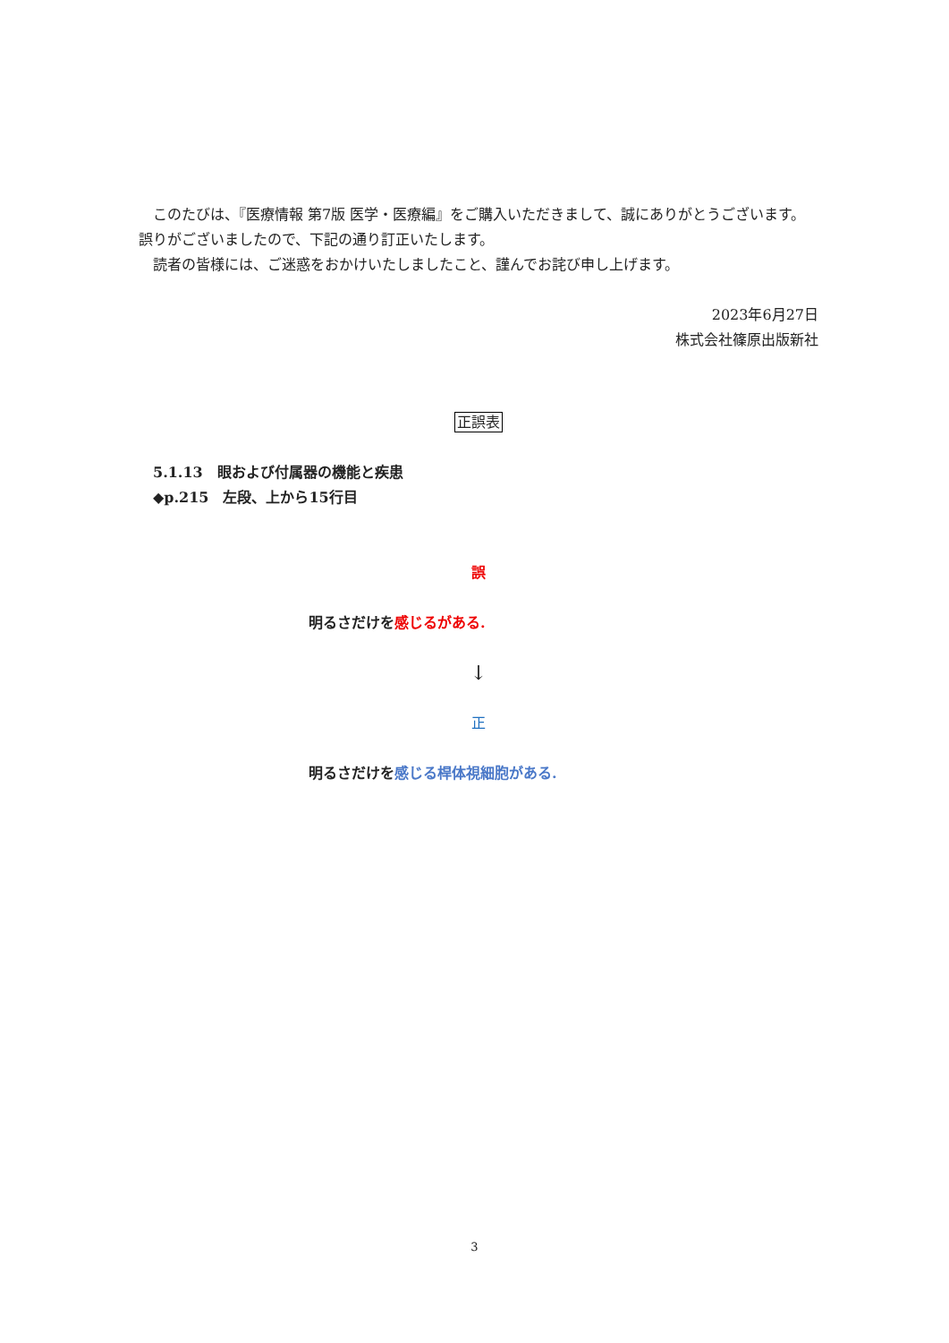このたびは、『医療情報 第7版 医学・医療編』をご購入いただきまして、誠にありがとうございます。 誤りがございましたので、下記の通り訂正いたします。
　読者の皆様には、ご迷惑をおかけいたしましたこと、謹んでお詫び申し上げます。
2023年6月27日
株式会社篠原出版新社
正誤表
5.1.13　眼および付属器の機能と疾患
◆p.215　左段、上から15行目
誤
明るさだけを感じるがある.
↓
正
明るさだけを感じる桿体視細胞がある.
3